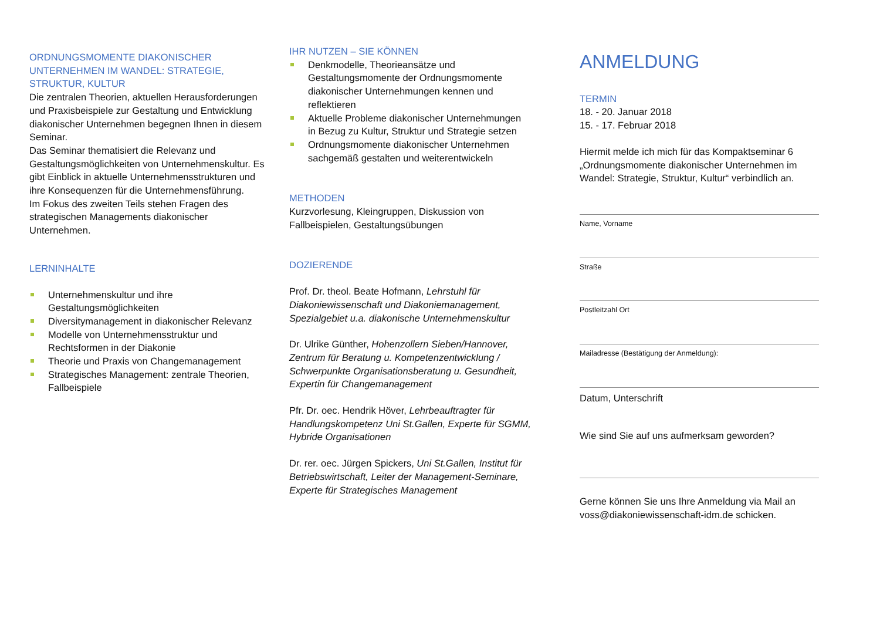ORDNUNGSMOMENTE DIAKONISCHER UNTERNEHMEN IM WANDEL: STRATEGIE, STRUKTUR, KULTUR
Die zentralen Theorien, aktuellen Herausforderungen und Praxisbeispiele zur Gestaltung und Entwicklung diakonischer Unternehmen begegnen Ihnen in diesem Seminar.
Das Seminar thematisiert die Relevanz und Gestaltungsmöglichkeiten von Unternehmenskultur. Es gibt Einblick in aktuelle Unternehmensstrukturen und ihre Konsequenzen für die Unternehmensführung.
Im Fokus des zweiten Teils stehen Fragen des strategischen Managements diakonischer Unternehmen.
LERNINHALTE
Unternehmenskultur und ihre Gestaltungsmöglichkeiten
Diversitymanagement in diakonischer Relevanz
Modelle von Unternehmensstruktur und Rechtsformen in der Diakonie
Theorie und Praxis von Changemanagement
Strategisches Management: zentrale Theorien, Fallbeispiele
IHR NUTZEN – SIE KÖNNEN
Denkmodelle, Theorieansätze und Gestaltungsmomente der Ordnungsmomente diakonischer Unternehmungen kennen und reflektieren
Aktuelle Probleme diakonischer Unternehmungen in Bezug zu Kultur, Struktur und Strategie setzen
Ordnungsmomente diakonischer Unternehmen sachgemäß gestalten und weiterentwickeln
METHODEN
Kurzvorlesung, Kleingruppen, Diskussion von Fallbeispielen, Gestaltungsübungen
DOZIERENDE
Prof. Dr. theol. Beate Hofmann, Lehrstuhl für Diakoniewissenschaft und Diakoniemanagement, Spezialgebiet u.a. diakonische Unternehmenskultur
Dr. Ulrike Günther, Hohenzollern Sieben/Hannover, Zentrum für Beratung u. Kompetenzentwicklung / Schwerpunkte Organisationsberatung u. Gesundheit, Expertin für Changemanagement
Pfr. Dr. oec. Hendrik Höver, Lehrbeauftragter für Handlungskompetenz Uni St.Gallen, Experte für SGMM, Hybride Organisationen
Dr. rer. oec. Jürgen Spickers, Uni St.Gallen, Institut für Betriebswirtschaft, Leiter der Management-Seminare, Experte für Strategisches Management
ANMELDUNG
TERMIN
18. - 20. Januar 2018
15. - 17. Februar 2018
Hiermit melde ich mich für das Kompaktseminar 6 „Ordnungsmomente diakonischer Unternehmen im Wandel: Strategie, Struktur, Kultur“ verbindlich an.
Name, Vorname
Straße
Postleitzahl Ort
Mailadresse (Bestätigung der Anmeldung):
Datum, Unterschrift
Wie sind Sie auf uns aufmerksam geworden?
Gerne können Sie uns Ihre Anmeldung via Mail an voss@diakoniewissenschaft-idm.de schicken.